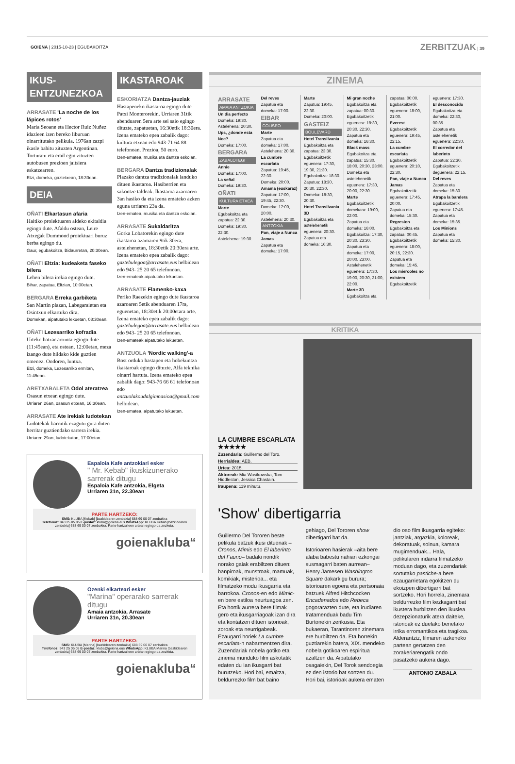GOIENA | 2015-10-23 | EGUBAKOITZA ZERBITZUAK | 39
IKUS-ENTZUNEZKOA
ARRASATE 'La noche de los lápices rotos'
Maria Seoane eta Hector Ruiz Nuñez idazleen izen bereko liburuan oinarritutako pelikula. 1976an zazpi ikasle bahitu zituzten Argentinan. Torturatu eta erail egin zituzten autobusen prezioen jaitsiera eskatzearren.
Etzi, domeka, gaztetxean, 18:30ean.
DEIA
OÑATI Elkartasun afaria
Haitiko proiektuaren aldeko ekitaldia egingo dute. Afaldu ostean, Leire Atxegak Dummond proiektuari buruz berba egingo du.
Gaur, egubakoitza, Bidaurretan, 20:30ean.
OÑATI Eltzia: kudeaketa faseko bilera
Lehen bilera irekia egingo dute.
Bihar, zapatua, Eltzian, 10:00etan.
BERGARA Erreka garbiketa
San Martin plazan, Labegaraietan eta Osintxun elkartuko dira.
Domekan, aipatutako lekuetan, 08:30ean.
OÑATI Lezesarriko kofradia
Urteko batzar arrunta egingo dute (11:45ean), eta ostean, 12:00etan, meza izango dute hildako kide guztien omenez. Ondoren, luntxa.
Etzi, domeka, Lezesarriko ermitan, 11:45ean.
ARETXABALETA Odol ateratzea
Osasun etxean egingo dute.
Urriaren 26an, osasun etxean, 16:30ean.
ARRASATE Ate irekiak ludotekan
Ludotekak barrutik ezagutu gura duten herritar guztiendako sarrera irekia.
Urriaren 29an, ludotekatan, 17:00etan.
IKASTAROAK
ESKORIATZA Dantza-jauziak
Hastapeneko ikastaroa egingo dute Patxi Monterorekin. Urriaren 31tik abenduaren 5era arte sei saio egingo dituzte, zapatuetan, 16:30etik 18:30era. Izena emateko epea zabalik dago: kultura etxean edo 943-71 64 88 telefonoan. Prezioa, 50 euro.
Izen-ematea, musika eta dantza eskolan.
BERGARA Dantza tradizionalak
Plazako dantza tradizionalak landuko dituen ikastaroa. Hasiberrien eta sakontze taldeak. Ikastaroa azaroaren 3an hasiko da eta izena emateko azken eguna urriaren 23a da.
Izen-ematea, musika eta dantza eskolan.
ARRASATE Sukaldaritza
Gorka Lobatorekin egingo dute ikastaroa azaroaren 9tik 30era, astelehenetan, 18:30etik 20:30era arte. Izena emateko epea zabalik dago: gaztebulegoa@arrasate.eus helbidean edo 943- 25 20 65 telefonoan.
Izen-emateak aipatutako lekuetan.
ARRASATE Flamenko-kaxa
Periko Raezekin egingo dute ikastaroa azaroaren 5etik abenduaren 17ra, eguenetan, 18:30etik 20:00etara arte. Izena emateko epea zabalik dago: gaztebulegoa@arrasate.eus helbidean edo 943- 25 20 65 telefonoan.
Izen-emateak aipatutako lekuetan.
ANTZUOLA 'Nordic walking'-a
Bost orduko hastapen eta hobekuntza ikastaroak egingo dituzte, Alfa teknika oinarri hartuta. Izena emateko epea zabalik dago: 943-76 66 61 telefonoan edo antzuolakoudalgimnasioa@gmail.com helbidean.
Izen-ematea, aipatutako lekuetan.
Espaloia Kafe antzokiari esker
" Mr. Kebab" ikuskizunerako sarrerak ditugu
Espaloia Kafe antzokia, Elgeta
Urriaren 31n, 22.30ean
PARTE HARTZEKO:
SMS: KLUBA [Kebab] [bazkidearen zenbakia] 688 69 00 07 zenbakira
Telefonoz: 943 25 05 05 E-postaz: kluba@goiena.eus WhatsApp: KLUBA Kebab [bazkidearen zenbakia] 688 69 00 07 zenbakira. Parte-hartzaileen artean egingo da zozketa.
goienakluba“
Ozenki elkarteari esker
"Marina" operarako sarrerak ditugu
Amaia antzokia, Arrasate
Urriaren 31n, 20.30ean
PARTE HARTZEKO:
SMS: KLUBA [Marina] [bazkidearen zenbakia] 688 69 00 07 zenbakira
Telefonoz: 943 25 05 05 E-postaz: kluba@goiena.eus WhatsApp: KLUBA Marina [bazkidearen zenbakia] 688 69 00 07 zenbakira. Parte-hartzaileen artean egingo da zozketa.
goienakluba“
ZINEMA
ARRASATE
AMAIA ANTZOKIA
Un dia perfecto
Domeka: 19:30.
Astelehena: 20:30.
Ups, ¿donde esta Noe?
Domeka: 17:00.
BERGARA
ZABALOTEGI
Annie
Domeka: 17:00.
La señal
Domeka: 19:30.
OÑATI
KULTURA ETXEA
Marte
Egubakoitza eta zapatua: 22:30.
Domeka: 19:30, 22:30.
Astelehena: 19:30.
Del reves
Zapatua eta domeka: 17:00.
EIBAR
COLISEO
Marte
Zapatua eta domeka: 17:00.
Astelehena: 20:30.
La cumbre escarlata
Zapatua: 19:45, 22:30.
Domeka: 20:00.
Amama (euskaraz)
Zapatua: 17:00, 19:45, 22:30.
Domeka: 17:00, 20:00.
Astelehena: 20:30.
ANTZOKIA
Pan, viaje a Nunca Jamas
Zapatua eta domeka: 17:00.
Marte
Zapatua: 19:45, 22:30.
Domeka: 20:00.
GASTEIZ
BOULEVARD
Hotel Transilvania
Egubakoitza eta zapatua: 23:30.
Egubakoitzetik eguenera: 17:30, 19:30, 21:30.
Egubakoitza: 18:30.
Zapatua: 18:30, 20:30, 22:30.
Domeka: 18:30, 20:30.
Hotel Transilvania 3D
Egubakoitza eta astelehenetik eguenera: 20:30.
Zapatua eta domeka: 16:30.
Mi gran noche
Egubakoitza eta zapatua: 00:30.
Egubakoitzetik eguenera: 18:30, 20:30, 22:30.
Zapatua eta domeka: 16:30.
Black mass
Egubakoitza eta zapatua: 15:30, 18:00, 20:30, 23:00.
Domeka eta astelehenetik eguenera: 17:30, 20:00, 22:30.
Marte
Egubakoitzetik domekara: 19:00, 22:00.
Zapatua eta domeka: 16:00.
Egubakoitza: 17:30, 20:30, 23:30.
Zapatua eta domeka: 17:00, 20:00, 23:00.
Astelehenetik eguenera: 17:30, 19:00, 20:30, 21:00, 22:00.
Marte 3D
Egubakoitza eta
zapatua: 00:00.
Egubakoitzetik eguenera: 18:00, 21:00.
Everest
Egubakoitzetik eguenera: 19:45, 22:15.
La cumbre escarlata
Egubakoitzetik eguenera: 20:10, 22:30.
Pan, viaje a Nunca Jamas
Egubakoitzetik eguenera: 17:45, 20:00.
Zapatua eta domeka: 15:30.
Regresion
Egubakoitza eta zapatua: 00:45.
Egubakoitzetik eguenera: 18:00, 20:15, 22:30.
Zapatua eta domeka: 15:45.
Los miercoles no existem
Egubakoitzetik
eguenera: 17:30.
El desconocido
Egubakoitza eta domeka: 22:30, 00:35.
Zapatua eta astelehenetik eguenera: 22:30.
El corredor del laberinto
Zapatua: 22:30.
Egubakoitzetik deguenera: 22:15.
Del reves
Zapatua eta domeka: 15:30.
Atrapa la bandera
Egubakoitzetik eguenera: 17:45.
Zapatua eta domeka: 15:35.
Los Minions
Zapatua eta domeka: 15:30.
KRITIKA
LA CUMBRE ESCARLATA ★★★★★
Zuzendaria: Guillermo del Toro.
Herrialdea: AEB.
Urtea: 2015.
Aktoreak: Mia Wasikowska, Tom Hiddleston, Jessica Chastain.
Iraupena: 119 minutu.
'Show' dibertigarria
Guillermo Del Tororen beste pelikula batzuk ikusi dituenak –Cronos, Mimis edo El laberinto del Fauno– badaki nondik norako gaiak erabiltzen dituen: banpiroak, munstroak, mamuak, komikiak, misterioa... eta filmatzeko modu ikusgarria eta barrokoa. Cronos-en edo Mimic-en bere estiloa neurtuagoa zen. Eta hortik aurrera bere filmak gero eta ikusgarriagoak izan dira eta kontatzen dituen istorioak, zoroak eta neurrigabeak. Ezaugarri horiek La cumbre escarlata-n nabarmentzen dira. Zuzendariak nobela gotiko eta zinema munduko film askotatik edaten du Ian ikusgarri bat burutzeko. Hori bai, emaitza, beldurrezko film bat baino gehiago, Del Tororen show dibertigarri bat da.
Istorioaren hasierak –aita bere alaba babestu nahian ezkongai susmagarri baten aurrean– Henry Jamesen Washington Square dakarkigu burura; istorioaren egoera eta pertsonaia batzuek Alfred Hitchcocken Encadenados edo Rebeca gogorarazten dute, eta irudiaren tratamenduak badu Tim Burtonekin zerikusia. Eta bukaeran, Tarantinoren zinemara ere hurbiltzen da. Eta horrekin guztiarekin batera, XIX. mendeko nobela gotikoaren espiritua azaltzen da. Aipatutako osagaiekin, Del Torok sendoegia ez den istorio bat sortzen du. Hori bai, istorioak aukera ematen dio oso film ikusgarria egiteko: jantziak, argazkia, koloreak, dekoratuak, soinua, kamara mugimenduak... Hala, pelikularen indarra filmatzeko moduan dago, eta zuzendariak sortutako pastiche-a bere ezaugarrietara egokitzen du ekoizpen dibertigarri bat sortzeko. Hori horrela, zinemara beldurrezko film kezkagarri bat ikustera hurbiltzen den ikuslea dezepzionaturik atera daiteke, istorioak ez duelako benetako irrika erromantikoa eta tragikoa. Alderantziz, filmaren azkeneko partean gertatzen den zorakeriarengatik ondo pasatzeko aukera dago.
ANTONIO ZABALA